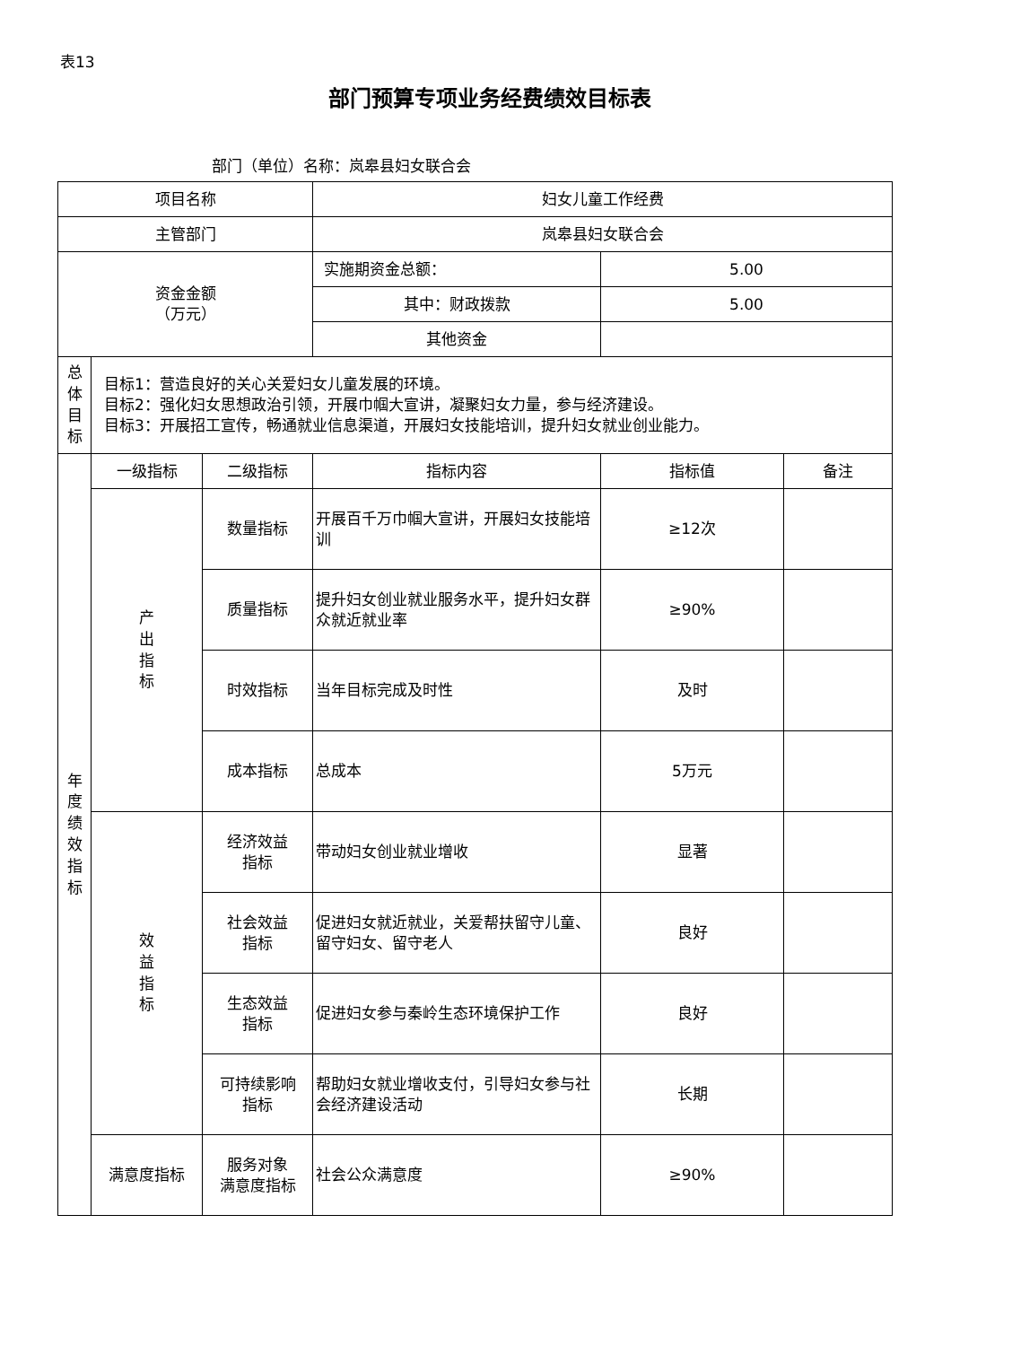表13
部门预算专项业务经费绩效目标表
部门（单位）名称：岚皋县妇女联合会
| 项目名称 | | | 妇女儿童工作经费 | | |
| 主管部门 | | | 岚皋县妇女联合会 | | |
| 资金金额 （万元） | | | 实施期资金总额： | 5.00 | |
| | | | 其中：财政拨款 | 5.00 | |
| | | | 其他资金 | | |
| 总体目标 | 目标1：营造良好的关心关爱妇女儿童发展的环境。 目标2：强化妇女思想政治引领，开展巾帼大宣讲，凝聚妇女力量，参与经济建设。 目标3：开展招工宣传，畅通就业信息渠道，开展妇女技能培训，提升妇女就业创业能力。 | | | | |
| 年度绩效指标 | 一级指标 | 二级指标 | 指标内容 | 指标值 | 备注 |
| | 产出指标 | 数量指标 | 开展百千万巾帼大宣讲，开展妇女技能培训 | ≥12次 | |
| | | 质量指标 | 提升妇女创业就业服务水平，提升妇女群众就近就业率 | ≥90% | |
| | | 时效指标 | 当年目标完成及时性 | 及时 | |
| | | 成本指标 | 总成本 | 5万元 | |
| | 效益指标 | 经济效益 指标 | 带动妇女创业就业增收 | 显著 | |
| | | 社会效益 指标 | 促进妇女就近就业，关爱帮扶留守儿童、留守妇女、留守老人 | 良好 | |
| | | 生态效益 指标 | 促进妇女参与秦岭生态环境保护工作 | 良好 | |
| | | 可持续影响 指标 | 帮助妇女就业增收支付，引导妇女参与社会经济建设活动 | 长期 | |
| | 满意度指标 | 服务对象 满意度指标 | 社会公众满意度 | ≥90% | |